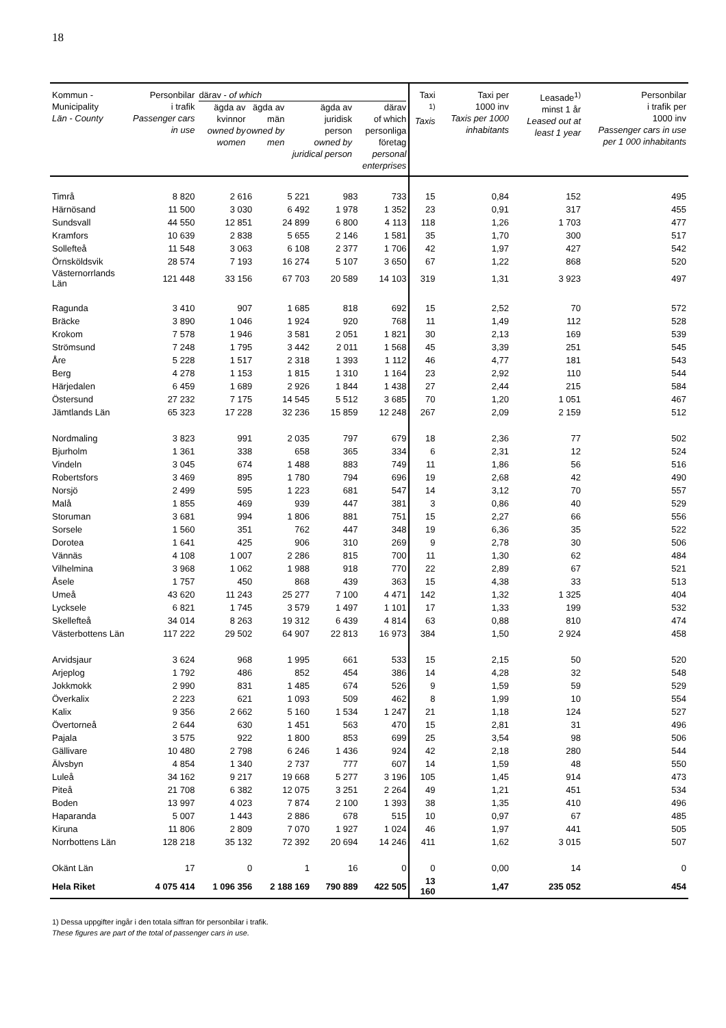18
| Kommun - Municipality Län - County | Personbilar i trafik Passenger cars in use | därav - of which ägda av kvinnor owned by women ägda av män owned by men ägda av juridisk person owned by juridical person därav of which personliga företag personal enterprises | | | | Taxi <sup>1)</sup> Taxis | Taxi per 1000 inv Taxis per 1000 inhabitants | Leasade<sup>1)</sup> minst 1 år Leased out at least 1 year | Personbilar i trafik per 1000 inv Passenger cars in use per 1 000 inhabitants |
| --- | --- | --- | --- | --- | --- | --- | --- | --- | --- |
| Timrå | 8 820 | 2 616 | 5 221 | 983 | 733 | 15 | 0,84 | 152 | 495 |
| Härnösand | 11 500 | 3 030 | 6 492 | 1 978 | 1 352 | 23 | 0,91 | 317 | 455 |
| Sundsvall | 44 550 | 12 851 | 24 899 | 6 800 | 4 113 | 118 | 1,26 | 1 703 | 477 |
| Kramfors | 10 639 | 2 838 | 5 655 | 2 146 | 1 581 | 35 | 1,70 | 300 | 517 |
| Sollefteå | 11 548 | 3 063 | 6 108 | 2 377 | 1 706 | 42 | 1,97 | 427 | 542 |
| Örnsköldsvik | 28 574 | 7 193 | 16 274 | 5 107 | 3 650 | 67 | 1,22 | 868 | 520 |
| Västernorrlands Län | 121 448 | 33 156 | 67 703 | 20 589 | 14 103 | 319 | 1,31 | 3 923 | 497 |
| Ragunda | 3 410 | 907 | 1 685 | 818 | 692 | 15 | 2,52 | 70 | 572 |
| Bräcke | 3 890 | 1 046 | 1 924 | 920 | 768 | 11 | 1,49 | 112 | 528 |
| Krokom | 7 578 | 1 946 | 3 581 | 2 051 | 1 821 | 30 | 2,13 | 169 | 539 |
| Strömsund | 7 248 | 1 795 | 3 442 | 2 011 | 1 568 | 45 | 3,39 | 251 | 545 |
| Åre | 5 228 | 1 517 | 2 318 | 1 393 | 1 112 | 46 | 4,77 | 181 | 543 |
| Berg | 4 278 | 1 153 | 1 815 | 1 310 | 1 164 | 23 | 2,92 | 110 | 544 |
| Härjedalen | 6 459 | 1 689 | 2 926 | 1 844 | 1 438 | 27 | 2,44 | 215 | 584 |
| Östersund | 27 232 | 7 175 | 14 545 | 5 512 | 3 685 | 70 | 1,20 | 1 051 | 467 |
| Jämtlands Län | 65 323 | 17 228 | 32 236 | 15 859 | 12 248 | 267 | 2,09 | 2 159 | 512 |
| Nordmaling | 3 823 | 991 | 2 035 | 797 | 679 | 18 | 2,36 | 77 | 502 |
| Bjurholm | 1 361 | 338 | 658 | 365 | 334 | 6 | 2,31 | 12 | 524 |
| Vindeln | 3 045 | 674 | 1 488 | 883 | 749 | 11 | 1,86 | 56 | 516 |
| Robertsfors | 3 469 | 895 | 1 780 | 794 | 696 | 19 | 2,68 | 42 | 490 |
| Norsjö | 2 499 | 595 | 1 223 | 681 | 547 | 14 | 3,12 | 70 | 557 |
| Malå | 1 855 | 469 | 939 | 447 | 381 | 3 | 0,86 | 40 | 529 |
| Storuman | 3 681 | 994 | 1 806 | 881 | 751 | 15 | 2,27 | 66 | 556 |
| Sorsele | 1 560 | 351 | 762 | 447 | 348 | 19 | 6,36 | 35 | 522 |
| Dorotea | 1 641 | 425 | 906 | 310 | 269 | 9 | 2,78 | 30 | 506 |
| Vännäs | 4 108 | 1 007 | 2 286 | 815 | 700 | 11 | 1,30 | 62 | 484 |
| Vilhelmina | 3 968 | 1 062 | 1 988 | 918 | 770 | 22 | 2,89 | 67 | 521 |
| Åsele | 1 757 | 450 | 868 | 439 | 363 | 15 | 4,38 | 33 | 513 |
| Umeå | 43 620 | 11 243 | 25 277 | 7 100 | 4 471 | 142 | 1,32 | 1 325 | 404 |
| Lycksele | 6 821 | 1 745 | 3 579 | 1 497 | 1 101 | 17 | 1,33 | 199 | 532 |
| Skellefteå | 34 014 | 8 263 | 19 312 | 6 439 | 4 814 | 63 | 0,88 | 810 | 474 |
| Västerbottens Län | 117 222 | 29 502 | 64 907 | 22 813 | 16 973 | 384 | 1,50 | 2 924 | 458 |
| Arvidsjaur | 3 624 | 968 | 1 995 | 661 | 533 | 15 | 2,15 | 50 | 520 |
| Arjeplog | 1 792 | 486 | 852 | 454 | 386 | 14 | 4,28 | 32 | 548 |
| Jokkmokk | 2 990 | 831 | 1 485 | 674 | 526 | 9 | 1,59 | 59 | 529 |
| Överkalix | 2 223 | 621 | 1 093 | 509 | 462 | 8 | 1,99 | 10 | 554 |
| Kalix | 9 356 | 2 662 | 5 160 | 1 534 | 1 247 | 21 | 1,18 | 124 | 527 |
| Övertorneå | 2 644 | 630 | 1 451 | 563 | 470 | 15 | 2,81 | 31 | 496 |
| Pajala | 3 575 | 922 | 1 800 | 853 | 699 | 25 | 3,54 | 98 | 506 |
| Gällivare | 10 480 | 2 798 | 6 246 | 1 436 | 924 | 42 | 2,18 | 280 | 544 |
| Älvsbyn | 4 854 | 1 340 | 2 737 | 777 | 607 | 14 | 1,59 | 48 | 550 |
| Luleå | 34 162 | 9 217 | 19 668 | 5 277 | 3 196 | 105 | 1,45 | 914 | 473 |
| Piteå | 21 708 | 6 382 | 12 075 | 3 251 | 2 264 | 49 | 1,21 | 451 | 534 |
| Boden | 13 997 | 4 023 | 7 874 | 2 100 | 1 393 | 38 | 1,35 | 410 | 496 |
| Haparanda | 5 007 | 1 443 | 2 886 | 678 | 515 | 10 | 0,97 | 67 | 485 |
| Kiruna | 11 806 | 2 809 | 7 070 | 1 927 | 1 024 | 46 | 1,97 | 441 | 505 |
| Norrbottens Län | 128 218 | 35 132 | 72 392 | 20 694 | 14 246 | 411 | 1,62 | 3 015 | 507 |
| Okänt Län | 17 | 0 | 1 | 16 | 0 | 0 | 0,00 | 14 | 0 |
| Hela Riket | 4 075 414 | 1 096 356 | 2 188 169 | 790 889 | 422 505 | 13 160 | 1,47 | 235 052 | 454 |
1) Dessa uppgifter ingår i den totala siffran för personbilar i trafik.
These figures are part of the total of passenger cars in use.